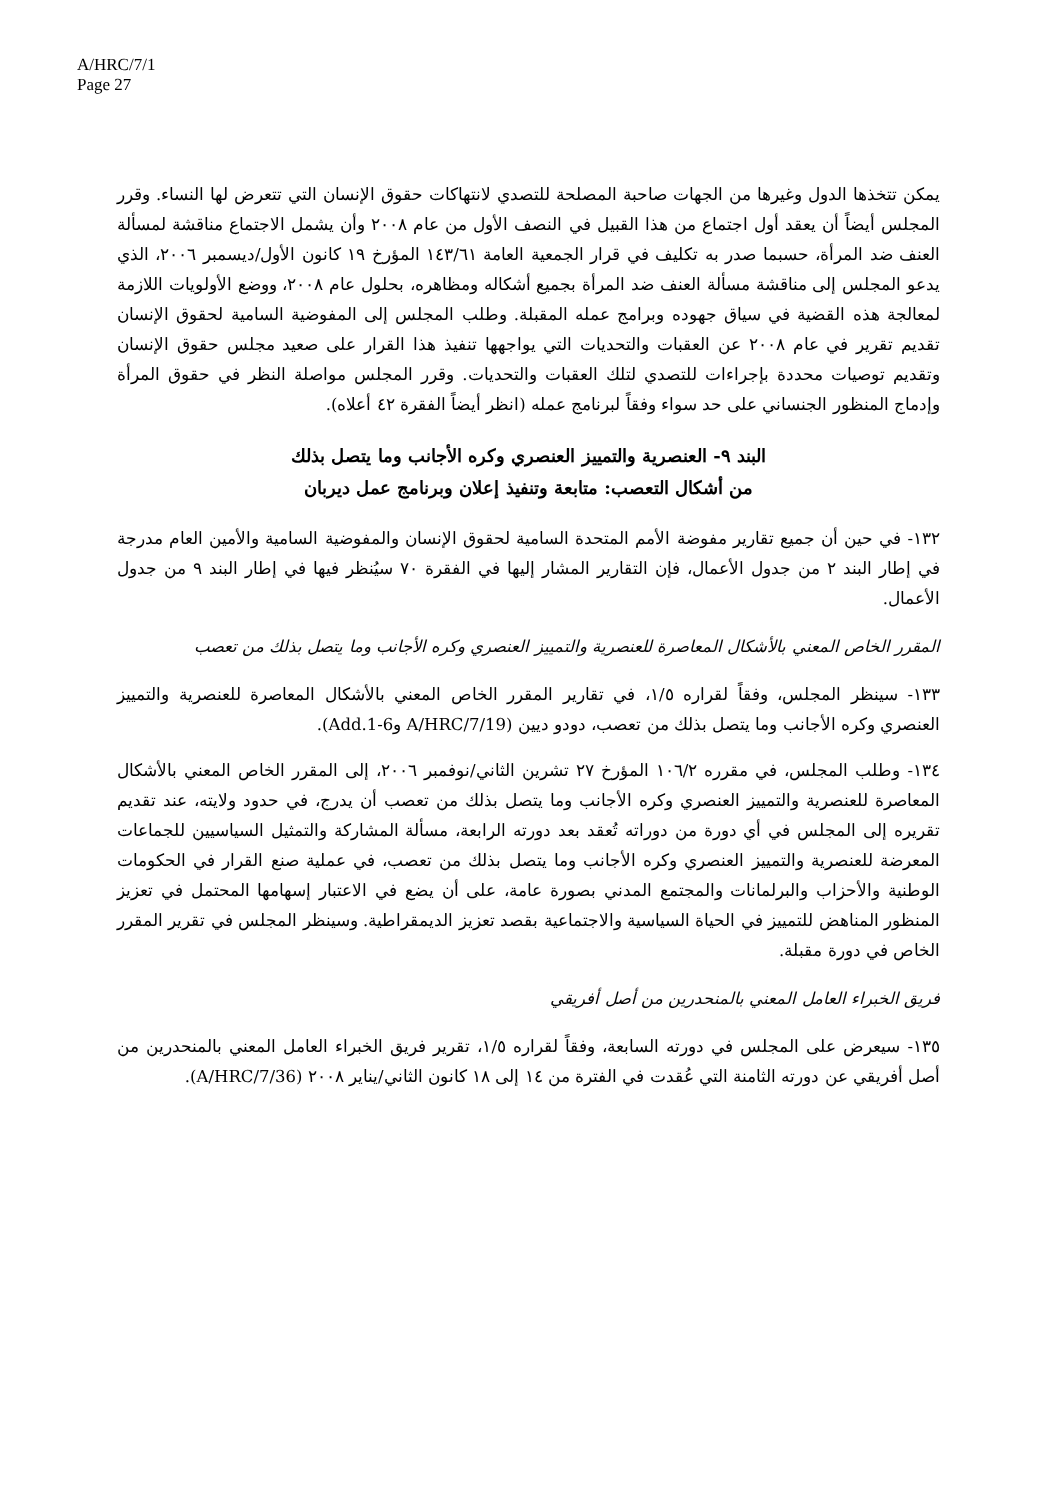A/HRC/7/1
Page 27
يمكن تتخذها الدول وغيرها من الجهات صاحبة المصلحة للتصدي لانتهاكات حقوق الإنسان التي تتعرض لها النساء. وقرر المجلس أيضاً أن يعقد أول اجتماع من هذا القبيل في النصف الأول من عام ٢٠٠٨ وأن يشمل الاجتماع مناقشة لمسألة العنف ضد المرأة، حسبما صدر به تكليف في قرار الجمعية العامة ١٤٣/٦١ المؤرخ ١٩ كانون الأول/ديسمبر ٢٠٠٦، الذي يدعو المجلس إلى مناقشة مسألة العنف ضد المرأة بجميع أشكاله ومظاهره، بحلول عام ٢٠٠٨، ووضع الأولويات اللازمة لمعالجة هذه القضية في سياق جهوده وبرامج عمله المقبلة. وطلب المجلس إلى المفوضية السامية لحقوق الإنسان تقديم تقرير في عام ٢٠٠٨ عن العقبات والتحديات التي يواجهها تنفيذ هذا القرار على صعيد مجلس حقوق الإنسان وتقديم توصيات محددة بإجراءات للتصدي لتلك العقبات والتحديات. وقرر المجلس مواصلة النظر في حقوق المرأة وإدماج المنظور الجنساني على حد سواء وفقاً لبرنامج عمله (انظر أيضاً الفقرة ٤٢ أعلاه).
البند ٩- العنصرية والتمييز العنصري وكره الأجانب وما يتصل بذلك
من أشكال التعصب: متابعة وتنفيذ إعلان وبرنامج عمل ديربان
١٣٢- في حين أن جميع تقارير مفوضة الأمم المتحدة السامية لحقوق الإنسان والمفوضية السامية والأمين العام مدرجة في إطار البند ٢ من جدول الأعمال، فإن التقارير المشار إليها في الفقرة ٧٠ سيُنظر فيها في إطار البند ٩ من جدول الأعمال.
المقرر الخاص المعني بالأشكال المعاصرة للعنصرية والتمييز العنصري وكره الأجانب وما يتصل بذلك من تعصب
١٣٣- سينظر المجلس، وفقاً لقراره ١/٥، في تقارير المقرر الخاص المعني بالأشكال المعاصرة للعنصرية والتمييز العنصري وكره الأجانب وما يتصل بذلك من تعصب، دودو ديين (A/HRC/7/19 وAdd.1-6).
١٣٤- وطلب المجلس، في مقرره ١٠٦/٢ المؤرخ ٢٧ تشرين الثاني/نوفمبر ٢٠٠٦، إلى المقرر الخاص المعني بالأشكال المعاصرة للعنصرية والتمييز العنصري وكره الأجانب وما يتصل بذلك من تعصب أن يدرج، في حدود ولايته، عند تقديم تقريره إلى المجلس في أي دورة من دوراته تُعقد بعد دورته الرابعة، مسألة المشاركة والتمثيل السياسيين للجماعات المعرضة للعنصرية والتمييز العنصري وكره الأجانب وما يتصل بذلك من تعصب، في عملية صنع القرار في الحكومات الوطنية والأحزاب والبرلمانات والمجتمع المدني بصورة عامة، على أن يضع في الاعتبار إسهامها المحتمل في تعزيز المنظور المناهض للتمييز في الحياة السياسية والاجتماعية بقصد تعزيز الديمقراطية. وسينظر المجلس في تقرير المقرر الخاص في دورة مقبلة.
فريق الخبراء العامل المعني بالمنحدرين من أصل أفريقي
١٣٥- سيعرض على المجلس في دورته السابعة، وفقاً لقراره ١/٥، تقرير فريق الخبراء العامل المعني بالمنحدرين من أصل أفريقي عن دورته الثامنة التي عُقدت في الفترة من ١٤ إلى ١٨ كانون الثاني/يناير ٢٠٠٨ (A/HRC/7/36).